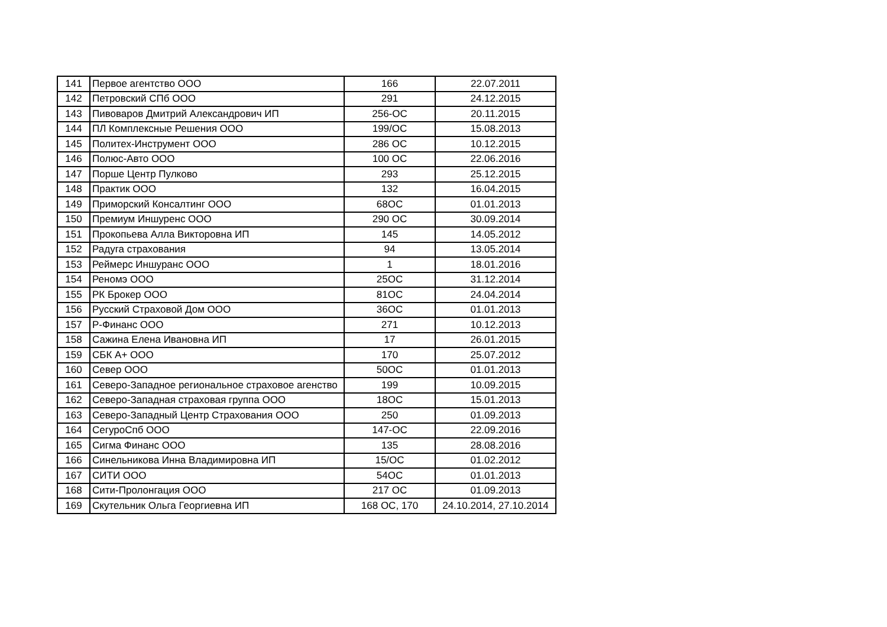| 141 | Первое агентство ООО | 166 | 22.07.2011 |
| 142 | Петровский СПб ООО | 291 | 24.12.2015 |
| 143 | Пивоваров Дмитрий Александрович ИП | 256-ОС | 20.11.2015 |
| 144 | ПЛ Комплексные Решения ООО | 199/ОС | 15.08.2013 |
| 145 | Политех-Инструмент ООО | 286 ОС | 10.12.2015 |
| 146 | Полюс-Авто ООО | 100 ОС | 22.06.2016 |
| 147 | Порше Центр Пулково | 293 | 25.12.2015 |
| 148 | Практик ООО | 132 | 16.04.2015 |
| 149 | Приморский Консалтинг ООО | 68ОС | 01.01.2013 |
| 150 | Премиум Иншуренс ООО | 290 ОС | 30.09.2014 |
| 151 | Прокопьева Алла Викторовна ИП | 145 | 14.05.2012 |
| 152 | Радуга страхования | 94 | 13.05.2014 |
| 153 | Реймерс Иншуранс ООО | 1 | 18.01.2016 |
| 154 | Реномэ ООО | 25ОС | 31.12.2014 |
| 155 | РК Брокер ООО | 81ОС | 24.04.2014 |
| 156 | Русский Страховой Дом ООО | 36ОС | 01.01.2013 |
| 157 | Р-Финанс ООО | 271 | 10.12.2013 |
| 158 | Сажина Елена Ивановна ИП | 17 | 26.01.2015 |
| 159 | СБК А+ ООО | 170 | 25.07.2012 |
| 160 | Север ООО | 50ОС | 01.01.2013 |
| 161 | Северо-Западное региональное страховое агенство | 199 | 10.09.2015 |
| 162 | Северо-Западная страховая группа ООО | 18ОС | 15.01.2013 |
| 163 | Северо-Западный Центр Страхования ООО | 250 | 01.09.2013 |
| 164 | СегуроСпб ООО | 147-ОС | 22.09.2016 |
| 165 | Сигма Финанс ООО | 135 | 28.08.2016 |
| 166 | Синельникова Инна Владимировна ИП | 15/ОС | 01.02.2012 |
| 167 | СИТИ ООО | 54ОС | 01.01.2013 |
| 168 | Сити-Пролонгация ООО | 217 ОС | 01.09.2013 |
| 169 | Скутельник Ольга Георгиевна ИП | 168 ОС, 170 | 24.10.2014, 27.10.2014 |